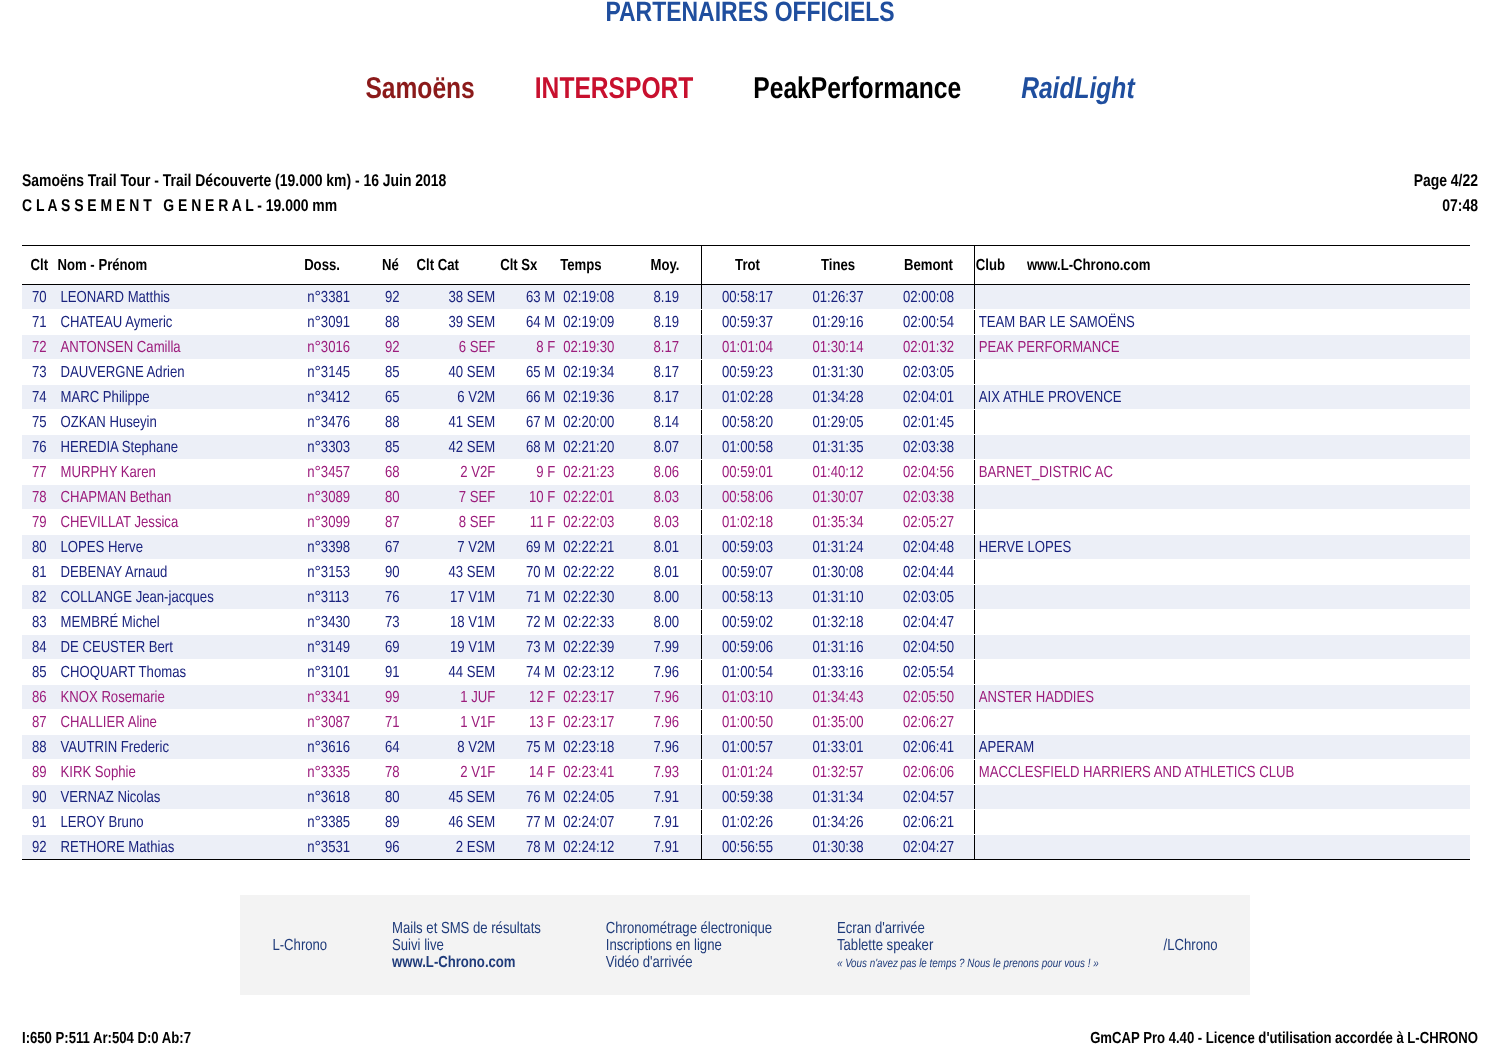PARTENAIRES OFFICIELS
Samoëns INTERSPORT PeakPerformance RaidLight
Samoëns Trail Tour - Trail Découverte (19.000 km) - 16 Juin 2018
C L A S S E M E N T G E N E R A L - 19.000 mm
Page 4/22
07:48
| Clt | Nom - Prénom | Doss. | Né | Clt Cat | Clt Sx | Temps | Moy. | Trot | Tines | Bemont | Club www.L-Chrono.com |
| --- | --- | --- | --- | --- | --- | --- | --- | --- | --- | --- | --- |
| 70 | LEONARD Matthis | n°3381 | 92 | 38 SEM | 63 M | 02:19:08 | 8.19 | 00:58:17 | 01:26:37 | 02:00:08 | |
| 71 | CHATEAU Aymeric | n°3091 | 88 | 39 SEM | 64 M | 02:19:09 | 8.19 | 00:59:37 | 01:29:16 | 02:00:54 | TEAM BAR LE SAMOËNS |
| 72 | ANTONSEN Camilla | n°3016 | 92 | 6 SEF | 8 F | 02:19:30 | 8.17 | 01:01:04 | 01:30:14 | 02:01:32 | PEAK PERFORMANCE |
| 73 | DAUVERGNE Adrien | n°3145 | 85 | 40 SEM | 65 M | 02:19:34 | 8.17 | 00:59:23 | 01:31:30 | 02:03:05 | |
| 74 | MARC Philippe | n°3412 | 65 | 6 V2M | 66 M | 02:19:36 | 8.17 | 01:02:28 | 01:34:28 | 02:04:01 | AIX ATHLE PROVENCE |
| 75 | OZKAN Huseyin | n°3476 | 88 | 41 SEM | 67 M | 02:20:00 | 8.14 | 00:58:20 | 01:29:05 | 02:01:45 | |
| 76 | HEREDIA Stephane | n°3303 | 85 | 42 SEM | 68 M | 02:21:20 | 8.07 | 01:00:58 | 01:31:35 | 02:03:38 | |
| 77 | MURPHY Karen | n°3457 | 68 | 2 V2F | 9 F | 02:21:23 | 8.06 | 00:59:01 | 01:40:12 | 02:04:56 | BARNET_DISTRIC AC |
| 78 | CHAPMAN Bethan | n°3089 | 80 | 7 SEF | 10 F | 02:22:01 | 8.03 | 00:58:06 | 01:30:07 | 02:03:38 | |
| 79 | CHEVILLAT Jessica | n°3099 | 87 | 8 SEF | 11 F | 02:22:03 | 8.03 | 01:02:18 | 01:35:34 | 02:05:27 | |
| 80 | LOPES Herve | n°3398 | 67 | 7 V2M | 69 M | 02:22:21 | 8.01 | 00:59:03 | 01:31:24 | 02:04:48 | HERVE LOPES |
| 81 | DEBENAY Arnaud | n°3153 | 90 | 43 SEM | 70 M | 02:22:22 | 8.01 | 00:59:07 | 01:30:08 | 02:04:44 | |
| 82 | COLLANGE Jean-jacques | n°3113 | 76 | 17 V1M | 71 M | 02:22:30 | 8.00 | 00:58:13 | 01:31:10 | 02:03:05 | |
| 83 | MEMBRÉ Michel | n°3430 | 73 | 18 V1M | 72 M | 02:22:33 | 8.00 | 00:59:02 | 01:32:18 | 02:04:47 | |
| 84 | DE CEUSTER Bert | n°3149 | 69 | 19 V1M | 73 M | 02:22:39 | 7.99 | 00:59:06 | 01:31:16 | 02:04:50 | |
| 85 | CHOQUART Thomas | n°3101 | 91 | 44 SEM | 74 M | 02:23:12 | 7.96 | 01:00:54 | 01:33:16 | 02:05:54 | |
| 86 | KNOX Rosemarie | n°3341 | 99 | 1 JUF | 12 F | 02:23:17 | 7.96 | 01:03:10 | 01:34:43 | 02:05:50 | ANSTER HADDIES |
| 87 | CHALLIER Aline | n°3087 | 71 | 1 V1F | 13 F | 02:23:17 | 7.96 | 01:00:50 | 01:35:00 | 02:06:27 | |
| 88 | VAUTRIN Frederic | n°3616 | 64 | 8 V2M | 75 M | 02:23:18 | 7.96 | 01:00:57 | 01:33:01 | 02:06:41 | APERAM |
| 89 | KIRK Sophie | n°3335 | 78 | 2 V1F | 14 F | 02:23:41 | 7.93 | 01:01:24 | 01:32:57 | 02:06:06 | MACCLESFIELD HARRIERS AND ATHLETICS CLUB |
| 90 | VERNAZ Nicolas | n°3618 | 80 | 45 SEM | 76 M | 02:24:05 | 7.91 | 00:59:38 | 01:31:34 | 02:04:57 | |
| 91 | LEROY Bruno | n°3385 | 89 | 46 SEM | 77 M | 02:24:07 | 7.91 | 01:02:26 | 01:34:26 | 02:06:21 | |
| 92 | RETHORE Mathias | n°3531 | 96 | 2 ESM | 78 M | 02:24:12 | 7.91 | 00:56:55 | 01:30:38 | 02:04:27 | |
L-Chrono Mails et SMS de résultats
Suivi live
www.L-Chrono.com Chronométrage électronique
Inscriptions en ligne
Vidéo d'arrivée Ecran d'arrivée
Tablette speaker
« Vous n'avez pas le temps ? Nous le prenons pour vous ! » /LChrono
I:650 P:511 Ar:504 D:0 Ab:7 GmCAP Pro 4.40 - Licence d'utilisation accordée à L-CHRONO